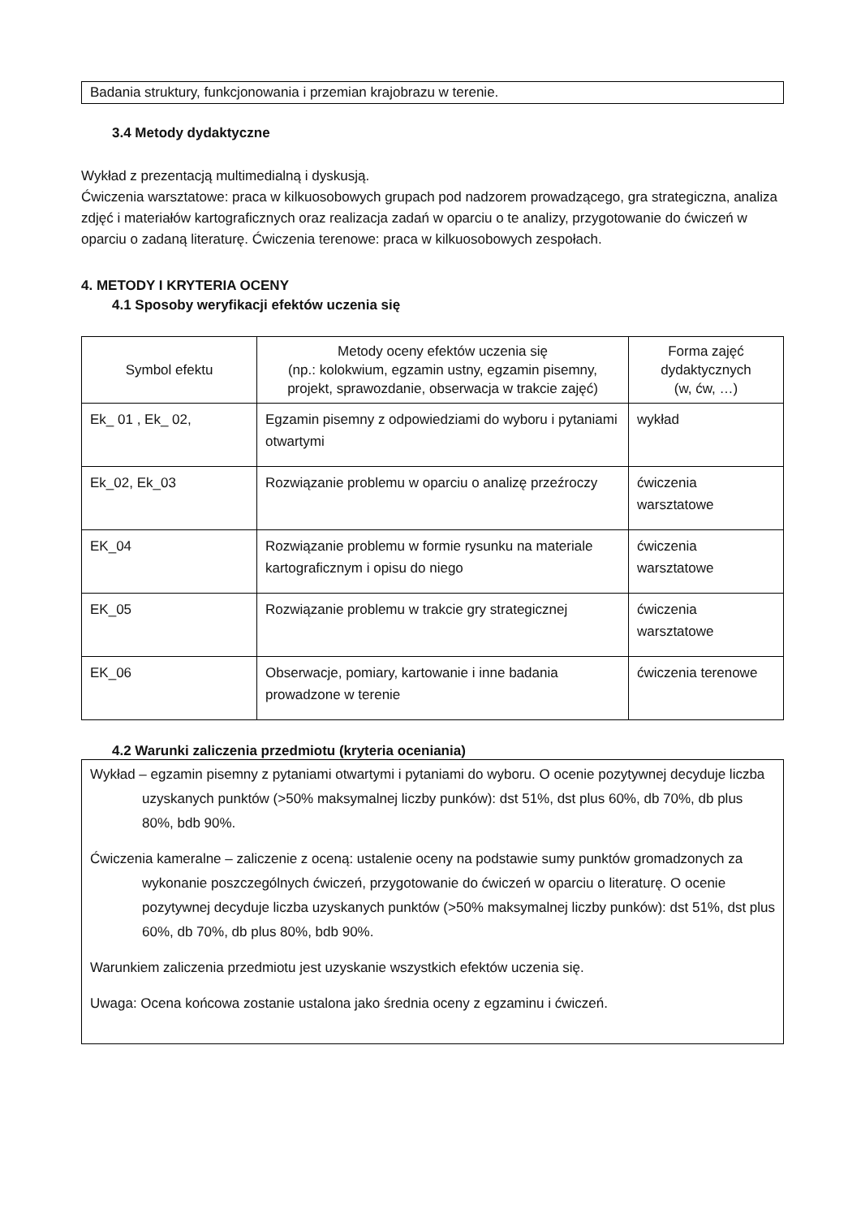Badania struktury, funkcjonowania i przemian krajobrazu w terenie.
3.4 Metody dydaktyczne
Wykład z prezentacją multimedialną i dyskusją.
Ćwiczenia warsztatowe: praca w kilkuosobowych grupach pod nadzorem prowadzącego, gra strategiczna, analiza zdjęć i materiałów kartograficznych oraz realizacja zadań w oparciu o te analizy, przygotowanie do ćwiczeń w oparciu o zadaną literaturę. Ćwiczenia terenowe: praca w kilkuosobowych zespołach.
4. METODY I KRYTERIA OCENY
4.1 Sposoby weryfikacji efektów uczenia się
| Symbol efektu | Metody oceny efektów uczenia się (np.: kolokwium, egzamin ustny, egzamin pisemny, projekt, sprawozdanie, obserwacja w trakcie zajęć) | Forma zajęć dydaktycznych (w, ćw, …) |
| --- | --- | --- |
| Ek_ 01 , Ek_ 02, | Egzamin pisemny z odpowiedziami do wyboru i pytaniami otwartymi | wykład |
| Ek_02, Ek_03 | Rozwiązanie problemu w oparciu o analizę przeźroczy | ćwiczenia warsztatowe |
| EK_04 | Rozwiązanie problemu w formie rysunku na materiale kartograficznym i opisu do niego | ćwiczenia warsztatowe |
| EK_05 | Rozwiązanie problemu w trakcie gry strategicznej | ćwiczenia warsztatowe |
| EK_06 | Obserwacje, pomiary, kartowanie i inne badania prowadzone w terenie | ćwiczenia terenowe |
4.2 Warunki zaliczenia przedmiotu (kryteria oceniania)
Wykład – egzamin pisemny z pytaniami otwartymi i pytaniami do wyboru. O ocenie pozytywnej decyduje liczba uzyskanych punktów (>50% maksymalnej liczby punków): dst 51%, dst plus 60%, db 70%, db plus 80%, bdb 90%.
Ćwiczenia kameralne – zaliczenie z oceną: ustalenie oceny na podstawie sumy punktów gromadzonych za wykonanie poszczególnych ćwiczeń, przygotowanie do ćwiczeń w oparciu o literaturę. O ocenie pozytywnej decyduje liczba uzyskanych punktów (>50% maksymalnej liczby punków): dst 51%, dst plus 60%, db 70%, db plus 80%, bdb 90%.
Warunkiem zaliczenia przedmiotu jest uzyskanie wszystkich efektów uczenia się.
Uwaga: Ocena końcowa zostanie ustalona jako średnia oceny z egzaminu i ćwiczeń.